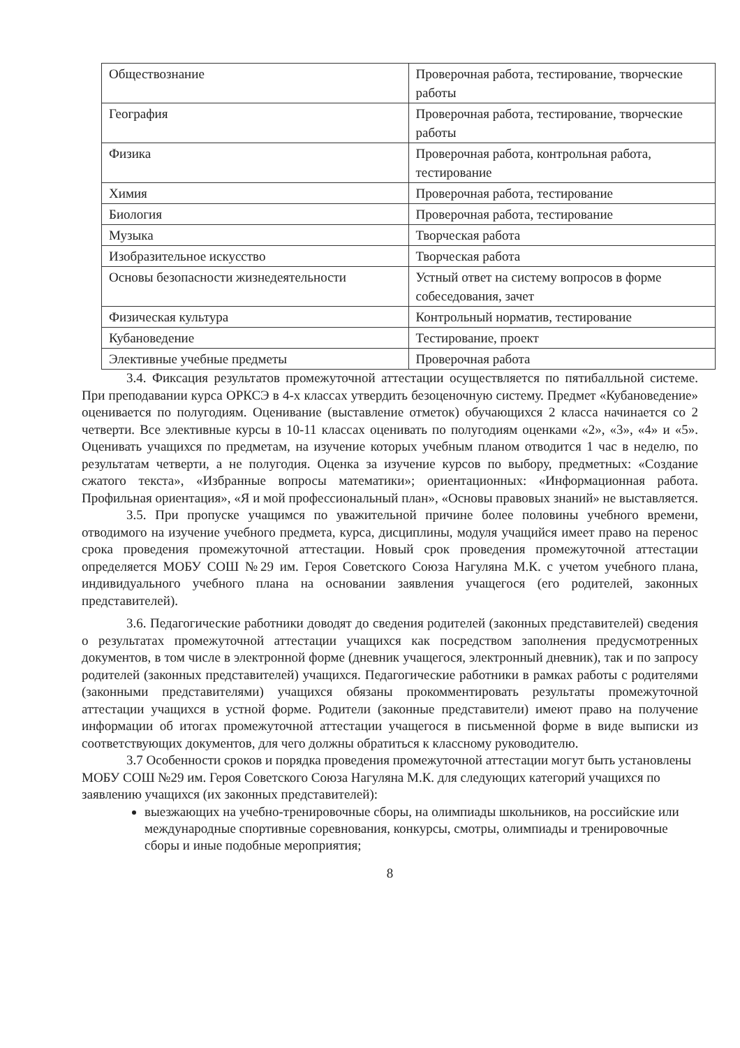| Обществознание | Проверочная работа, тестирование, творческие работы |
| География | Проверочная работа, тестирование, творческие работы |
| Физика | Проверочная работа, контрольная работа, тестирование |
| Химия | Проверочная работа, тестирование |
| Биология | Проверочная работа, тестирование |
| Музыка | Творческая работа |
| Изобразительное искусство | Творческая работа |
| Основы безопасности жизнедеятельности | Устный ответ на систему вопросов в форме собеседования, зачет |
| Физическая культура | Контрольный норматив, тестирование |
| Кубановедение | Тестирование, проект |
| Элективные учебные предметы | Проверочная работа |
3.4. Фиксация результатов промежуточной аттестации осуществляется по пятибалльной системе. При преподавании курса ОРКСЭ в 4-х классах утвердить безоценочную систему. Предмет «Кубановедение» оценивается по полугодиям. Оценивание (выставление отметок) обучающихся 2 класса начинается со 2 четверти. Все элективные курсы в 10-11 классах оценивать по полугодиям оценками «2», «3», «4» и «5». Оценивать учащихся по предметам, на изучение которых учебным планом отводится 1 час в неделю, по результатам четверти, а не полугодия. Оценка за изучение курсов по выбору, предметных: «Создание сжатого текста», «Избранные вопросы математики»; ориентационных: «Информационная работа. Профильная ориентация», «Я и мой профессиональный план», «Основы правовых знаний» не выставляется.
3.5. При пропуске учащимся по уважительной причине более половины учебного времени, отводимого на изучение учебного предмета, курса, дисциплины, модуля учащийся имеет право на перенос срока проведения промежуточной аттестации. Новый срок проведения промежуточной аттестации определяется МОБУ СОШ №29 им. Героя Советского Союза Нагуляна М.К. с учетом учебного плана, индивидуального учебного плана на основании заявления учащегося (его родителей, законных представителей).
3.6. Педагогические работники доводят до сведения родителей (законных представителей) сведения о результатах промежуточной аттестации учащихся как посредством заполнения предусмотренных документов, в том числе в электронной форме (дневник учащегося, электронный дневник), так и по запросу родителей (законных представителей) учащихся. Педагогические работники в рамках работы с родителями (законными представителями) учащихся обязаны прокомментировать результаты промежуточной аттестации учащихся в устной форме. Родители (законные представители) имеют право на получение информации об итогах промежуточной аттестации учащегося в письменной форме в виде выписки из соответствующих документов, для чего должны обратиться к классному руководителю.
3.7 Особенности сроков и порядка проведения промежуточной аттестации могут быть установлены МОБУ СОШ №29 им. Героя Советского Союза Нагуляна М.К. для следующих категорий учащихся по заявлению учащихся (их законных представителей):
выезжающих на учебно-тренировочные сборы, на олимпиады школьников, на российские или международные спортивные соревнования, конкурсы, смотры, олимпиады и тренировочные сборы и иные подобные мероприятия;
8